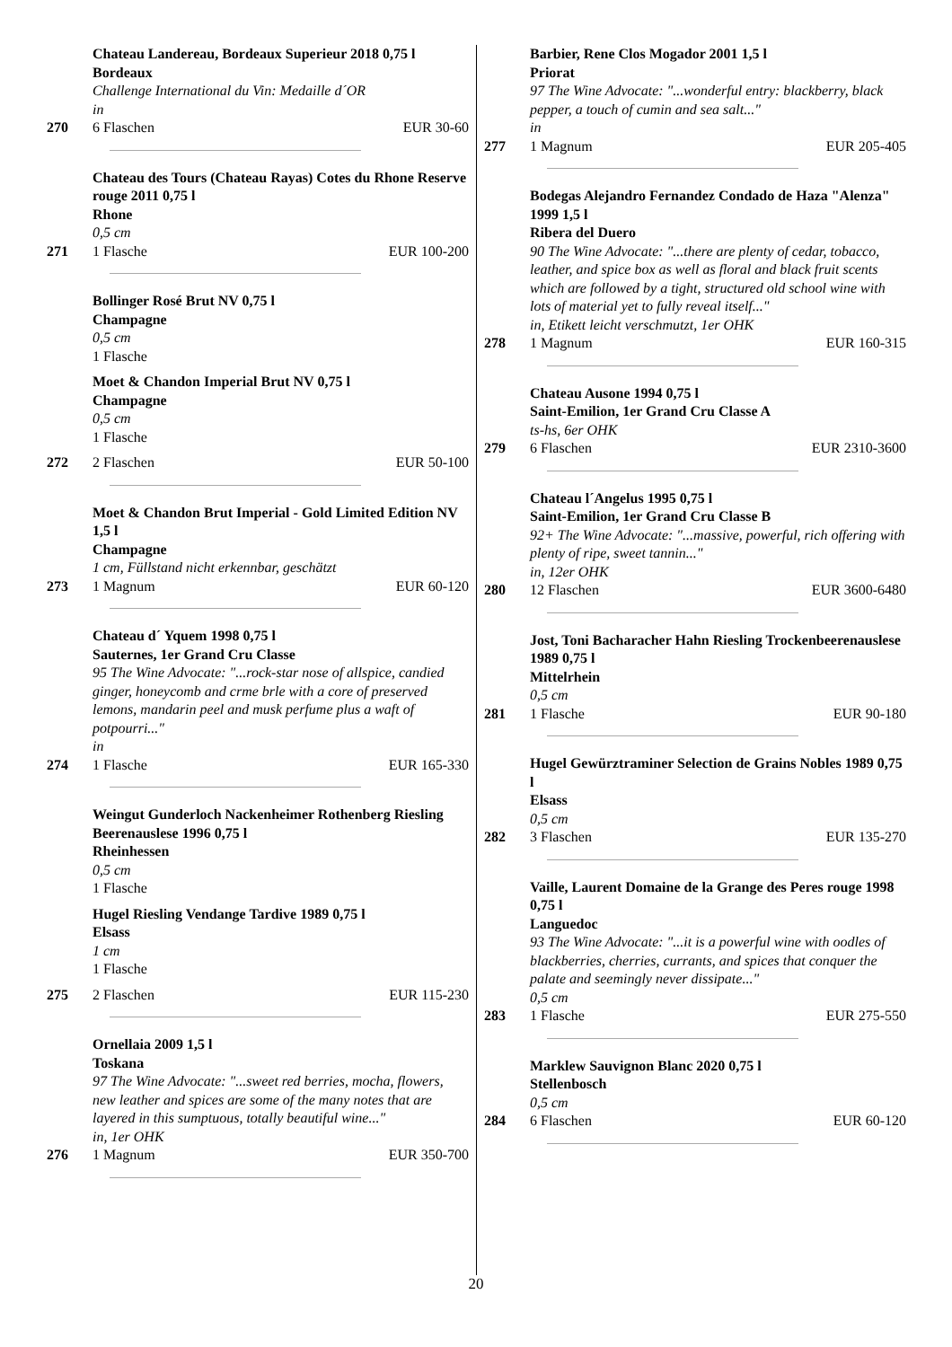270 Chateau Landereau, Bordeaux Superieur 2018 0,75 l Bordeaux
Challenge International du Vin: Medaille d´OR
in
6 Flaschen EUR 30-60
271 Chateau des Tours (Chateau Rayas) Cotes du Rhone Reserve rouge 2011 0,75 l
Rhone
0,5 cm
1 Flasche EUR 100-200
272 Bollinger Rosé Brut NV 0,75 l
Champagne
0,5 cm
1 Flasche
Moet & Chandon Imperial Brut NV 0,75 l
Champagne
0,5 cm
1 Flasche
2 Flaschen EUR 50-100
273 Moet & Chandon Brut Imperial - Gold Limited Edition NV 1,5 l
Champagne
1 cm, Füllstand nicht erkennbar, geschätzt
1 Magnum EUR 60-120
274 Chateau d´ Yquem 1998 0,75 l
Sauternes, 1er Grand Cru Classe
95 The Wine Advocate: "...rock-star nose of allspice, candied ginger, honeycomb and crme brle with a core of preserved lemons, mandarin peel and musk perfume plus a waft of potpourri..."
in
1 Flasche EUR 165-330
275 Weingut Gunderloch Nackenheimer Rothenberg Riesling Beerenauslese 1996 0,75 l
Rheinhessen
0,5 cm
1 Flasche
Hugel Riesling Vendange Tardive 1989 0,75 l
Elsass
1 cm
1 Flasche
2 Flaschen EUR 115-230
276 Ornellaia 2009 1,5 l
Toskana
97 The Wine Advocate: "...sweet red berries, mocha, flowers, new leather and spices are some of the many notes that are layered in this sumptuous, totally beautiful wine..."
in, 1er OHK
1 Magnum EUR 350-700
277 Barbier, Rene Clos Mogador 2001 1,5 l
Priorat
97 The Wine Advocate: "...wonderful entry: blackberry, black pepper, a touch of cumin and sea salt..."
in
1 Magnum EUR 205-405
278 Bodegas Alejandro Fernandez Condado de Haza "Alenza" 1999 1,5 l
Ribera del Duero
90 The Wine Advocate: "...there are plenty of cedar, tobacco, leather, and spice box as well as floral and black fruit scents which are followed by a tight, structured old school wine with lots of material yet to fully reveal itself..."
in, Etikett leicht verschmutzt, 1er OHK
1 Magnum EUR 160-315
279 Chateau Ausone 1994 0,75 l
Saint-Emilion, 1er Grand Cru Classe A
ts-hs, 6er OHK
6 Flaschen EUR 2310-3600
280 Chateau l´Angelus 1995 0,75 l
Saint-Emilion, 1er Grand Cru Classe B
92+ The Wine Advocate: "...massive, powerful, rich offering with plenty of ripe, sweet tannin..."
in, 12er OHK
12 Flaschen EUR 3600-6480
281 Jost, Toni Bacharacher Hahn Riesling Trockenbeerenauslese 1989 0,75 l
Mittelrhein
0,5 cm
1 Flasche EUR 90-180
282 Hugel Gewürztraminer Selection de Grains Nobles 1989 0,75 l
Elsass
0,5 cm
3 Flaschen EUR 135-270
283 Vaille, Laurent Domaine de la Grange des Peres rouge 1998 0,75 l
Languedoc
93 The Wine Advocate: "...it is a powerful wine with oodles of blackberries, cherries, currants, and spices that conquer the palate and seemingly never dissipate..."
0,5 cm
1 Flasche EUR 275-550
284 Marklew Sauvignon Blanc 2020 0,75 l
Stellenbosch
0,5 cm
6 Flaschen EUR 60-120
20